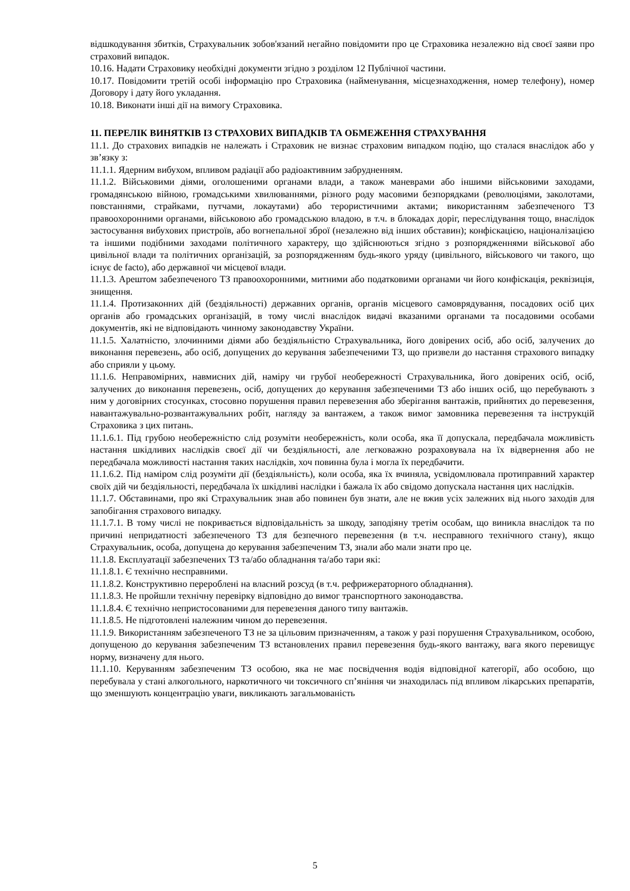відшкодування збитків, Страхувальник зобов'язаний негайно повідомити про це Страховика незалежно від своєї заяви про страховий випадок.
10.16. Надати Страховику необхідні документи згідно з розділом 12 Публічної частини.
10.17. Повідомити третій особі інформацію про Страховика (найменування, місцезнаходження, номер телефону), номер Договору і дату його укладання.
10.18. Виконати інші дії на вимогу Страховика.
11. ПЕРЕЛІК ВИНЯТКІВ ІЗ СТРАХОВИХ ВИПАДКІВ ТА ОБМЕЖЕННЯ СТРАХУВАННЯ
11.1. До страхових випадків не належать і Страховик не визнає страховим випадком подію, що сталася внаслідок або у зв’язку з:
11.1.1. Ядерним вибухом, впливом радіації або радіоактивним забрудненням.
11.1.2. Військовими діями, оголошеними органами влади, а також маневрами або іншими військовими заходами, громадянською війною, громадськими хвилюваннями, різного роду масовими безпорядками (революціями, заколотами, повстаннями, страйками, путчами, локаутами) або терористичними актами; використанням забезпеченого ТЗ правоохоронними органами, військовою або громадською владою, в т.ч. в блокадах доріг, переслідування тощо, внаслідок застосування вибухових пристроїв, або вогнепальної зброї (незалежно від інших обставин); конфіскацією, націоналізацією та іншими подібними заходами політичного характеру, що здійснюються згідно з розпорядженнями військової або цивільної влади та політичних організацій, за розпорядженням будь-якого уряду (цивільного, військового чи такого, що існує de facto), або державної чи місцевої влади.
11.1.3. Арештом забезпеченого ТЗ правоохоронними, митними або податковими органами чи його конфіскація, реквізиція, знищення.
11.1.4. Протизаконних дій (бездіяльності) державних органів, органів місцевого самоврядування, посадових осіб цих органів або громадських організацій, в тому числі внаслідок видачі вказаними органами та посадовими особами документів, які не відповідають чинному законодавству України.
11.1.5. Халатністю, злочинними діями або бездіяльністю Страхувальника, його довірених осіб, або осіб, залучених до виконання перевезень, або осіб, допущених до керування забезпеченими ТЗ, що призвели до настання страхового випадку або сприяли у цьому.
11.1.6. Неправомірних, навмисних дій, наміру чи грубої необережності Страхувальника, його довірених осіб, осіб, залучених до виконання перевезень, осіб, допущених до керування забезпеченими ТЗ або інших осіб, що перебувають з ним у договірних стосунках, стосовно порушення правил перевезення або зберігання вантажів, прийнятих до перевезення, навантажувально-розвантажувальних робіт, нагляду за вантажем, а також вимог замовника перевезення та інструкцій Страховика з цих питань.
11.1.6.1. Під грубою необережністю слід розуміти необережність, коли особа, яка її допускала, передбачала можливість настання шкідливих наслідків своєї дії чи бездіяльності, але легковажно розраховувала на їх відвернення або не передбачала можливості настання таких наслідків, хоч повинна була і могла їх передбачити.
11.1.6.2. Під наміром слід розуміти дії (бездіяльність), коли особа, яка їх вчиняла, усвідомлювала протиправний характер своїх дій чи бездіяльності, передбачала їх шкідливі наслідки і бажала їх або свідомо допускала настання цих наслідків.
11.1.7. Обставинами, про які Страхувальник знав або повинен був знати, але не вжив усіх залежних від нього заходів для запобігання страхового випадку.
11.1.7.1. В тому числі не покривається відповідальність за шкоду, заподіяну третім особам, що виникла внаслідок та по причині непридатності забезпеченого ТЗ для безпечного перевезення (в т.ч. несправного технічного стану), якщо Страхувальник, особа, допущена до керування забезпеченим ТЗ, знали або мали знати про це.
11.1.8. Експлуатації забезпечених ТЗ та/або обладнання та/або тари які:
11.1.8.1. Є технічно несправними.
11.1.8.2. Конструктивно перероблені на власний розсуд (в т.ч. рефрижераторного обладнання).
11.1.8.3. Не пройшли технічну перевірку відповідно до вимог транспортного законодавства.
11.1.8.4. Є технічно непристосованими для перевезення даного типу вантажів.
11.1.8.5. Не підготовлені належним чином до перевезення.
11.1.9. Використанням забезпеченого ТЗ не за цільовим призначенням, а також у разі порушення Страхувальником, особою, допущеною до керування забезпеченим ТЗ встановлених правил перевезення будь-якого вантажу, вага якого перевищує норму, визначену для нього.
11.1.10. Керуванням забезпеченим ТЗ особою, яка не має посвідчення водія відповідної категорії, або особою, що перебувала у стані алкогольного, наркотичного чи токсичного сп’яніння чи знаходилась під впливом лікарських препаратів, що зменшують концентрацію уваги, викликають загальмованість
5